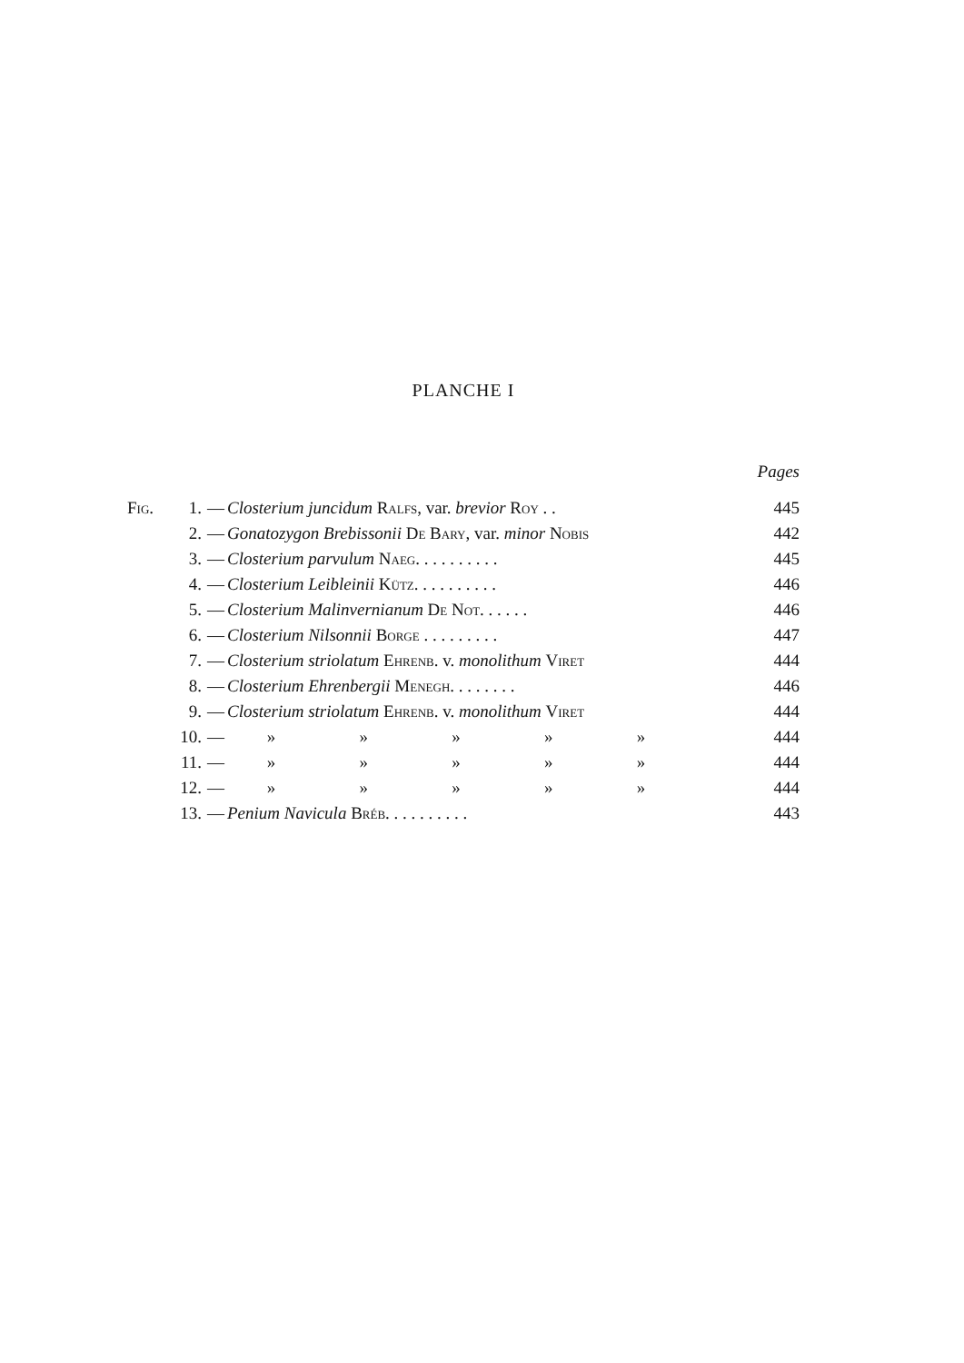PLANCHE I
| | | | | Pages |
| Fig. | 1. | — | Closterium juncidum Ralfs , var. brevior Roy . . | 445 |
| | 2. | — | Gonatozygon Brebissonii De Bary , var. minor Nobis | 442 |
| | 3. | — | Closterium parvulum Naeg. . . . . . . . . . | 445 |
| | 4. | — | Closterium Leibleinii Kütz. . . . . . . . . . | 446 |
| | 5. | — | Closterium Malinvernianum De Not. . . . . . | 446 |
| | 6. | — | Closterium Nilsonnii Borge . . . . . . . . . | 447 |
| | 7. | — | Closterium striolatum Ehrenb. v. monolithum Viret | 444 |
| | 8. | — | Closterium Ehrenbergii Menegh. . . . . . . . | 446 |
| | 9. | — | Closterium striolatum Ehrenb. v. monolithum Viret | 444 |
| | 10. | — | » » » » » | 444 |
| | 11. | — | » » » » » | 444 |
| | 12. | — | » » » » » | 444 |
| | 13. | — | Penium Navicula Bréb. . . . . . . . . . | 443 |